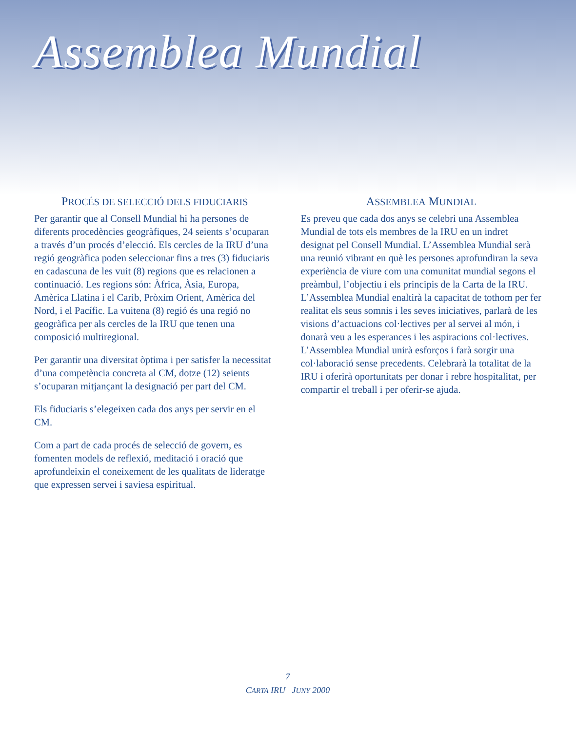Assemblea Mundial
PROCÉS DE SELECCIÓ DELS FIDUCIARIS
Per garantir que al Consell Mundial hi ha persones de diferents procedències geogràfiques, 24 seients s’ocuparan a través d’un procés d’elecció. Els cercles de la IRU d’una regió geogràfica poden seleccionar fins a tres (3) fiduciaris en cadascuna de les vuit (8) regions que es relacionen a continuació. Les regions són: Àfrica, Àsia, Europa, Amèrica Llatina i el Carib, Pròxim Orient, Amèrica del Nord, i el Pacífic. La vuitena (8) regió és una regió no geogràfica per als cercles de la IRU que tenen una composició multiregional.
Per garantir una diversitat òptima i per satisfer la necessitat d’una competència concreta al CM, dotze (12) seients s’ocuparan mitjançant la designació per part del CM.
Els fiduciaris s’elegeixen cada dos anys per servir en el CM.
Com a part de cada procés de selecció de govern, es fomenten models de reflexió, meditació i oració que aprofundeixin el coneixement de les qualitats de lideratge que expressen servei i saviesa espiritual.
ASSEMBLEA MUNDIAL
Es preveu que cada dos anys se celebri una Assemblea Mundial de tots els membres de la IRU en un indret designat pel Consell Mundial. L’Assemblea Mundial serà una reunió vibrant en què les persones aprofundiran la seva experiència de viure com una comunitat mundial segons el preàmbul, l’objectiu i els principis de la Carta de la IRU. L’Assemblea Mundial enaltirà la capacitat de tothom per fer realitat els seus somnis i les seves iniciatives, parlarà de les visions d’actuacions col·lectives per al servei al món, i donarà veu a les esperances i les aspiracions col·lectives. L’Assemblea Mundial unirà esforços i farà sorgir una col·laboració sense precedents. Celebrarà la totalitat de la IRU i oferirà oportunitats per donar i rebre hospitalitat, per compartir el treball i per oferir-se ajuda.
7
CARTA IRU JUNY 2000